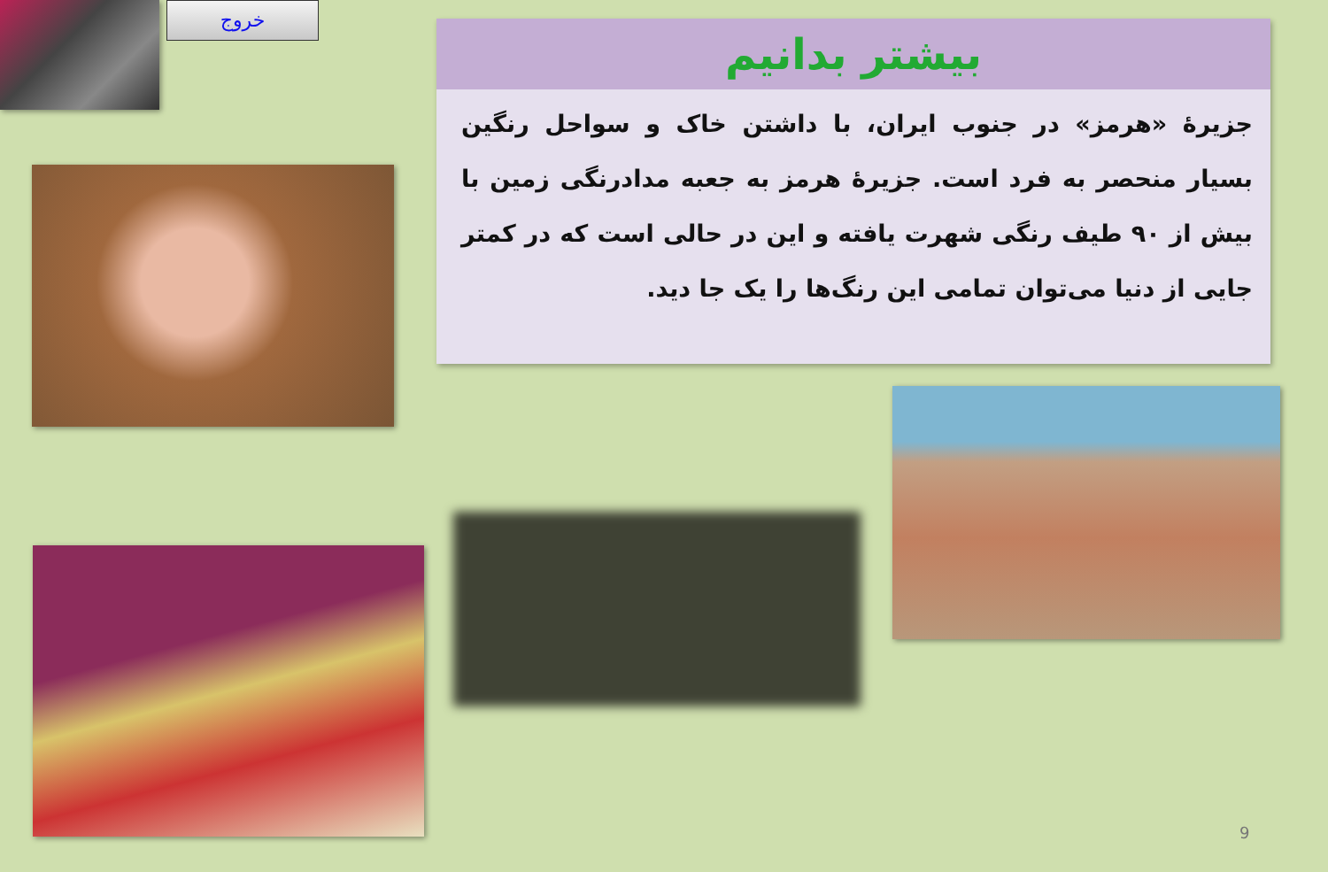خروج
بیشتر بدانیم
جزیرۀ «هرمز» در جنوب ایران، با داشتن خاک و سواحل رنگین بسیار منحصر به فرد است. جزیرۀ هرمز به جعبه مدادرنگی زمین با بیش از ۹۰ طیف رنگی شهرت یافته و این در حالی است که در کمتر جایی از دنیا می‌توان تمامی این رنگ‌ها را یک جا دید.
9